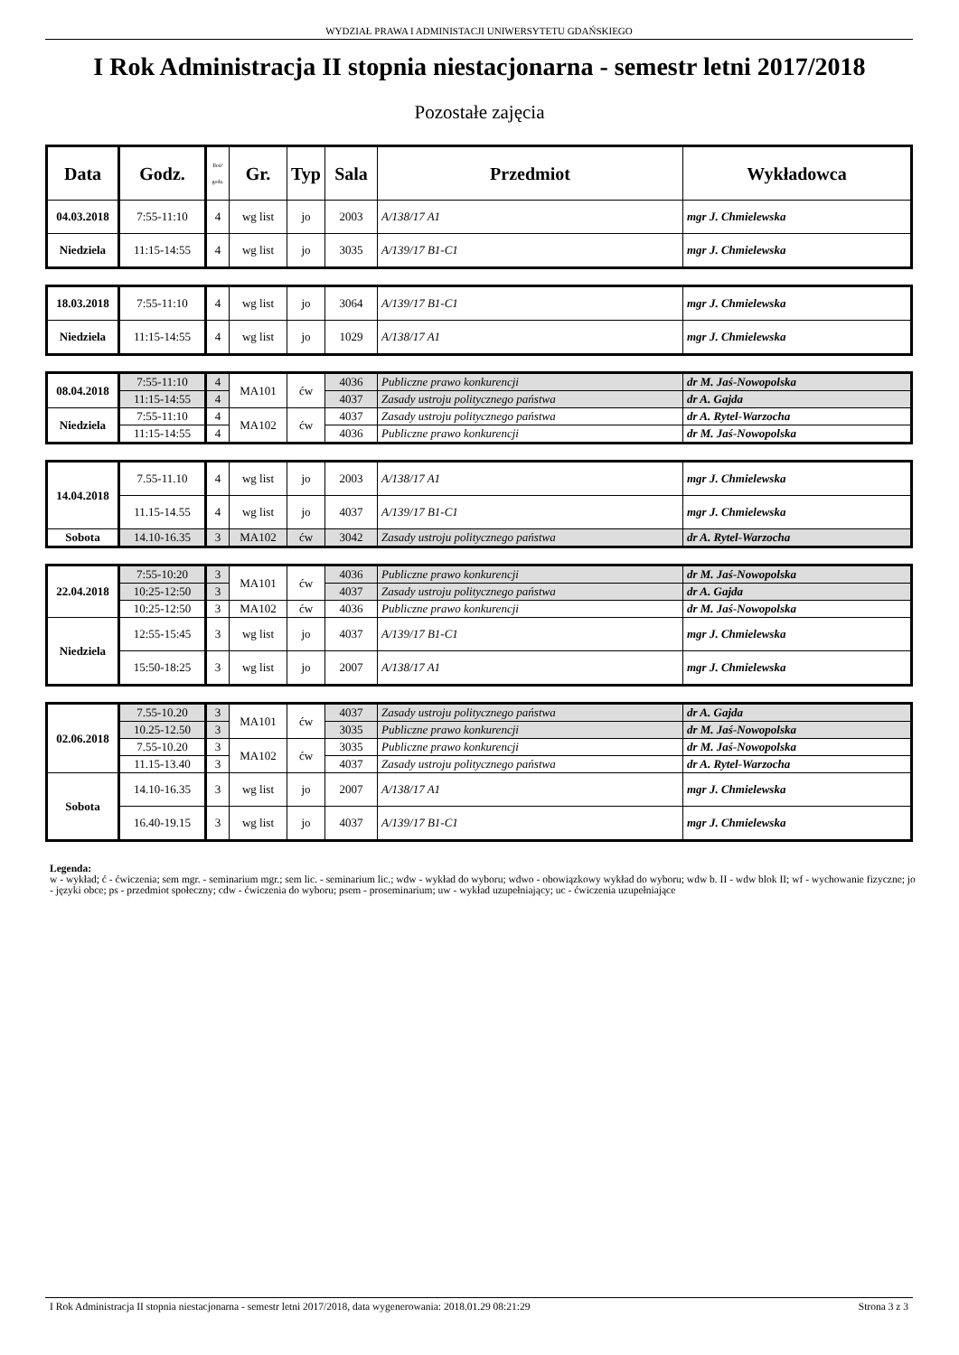WYDZIAŁ PRAWA I ADMINISTACJI UNIWERSYTETU GDAŃSKIEGO
I Rok Administracja II stopnia niestacjonarna - semestr letni 2017/2018
Pozostałe zajęcia
| Data | Godz. | Ilość godz. | Gr. | Typ | Sala | Przedmiot | Wykładowca |
| --- | --- | --- | --- | --- | --- | --- | --- |
| 04.03.2018 | 7:55-11:10 | 4 | wg list | jo | 2003 | A/138/17 A1 | mgr J. Chmielewska |
| Niedziela | 11:15-14:55 | 4 | wg list | jo | 3035 | A/139/17 B1-C1 | mgr J. Chmielewska |
| 18.03.2018 | 7:55-11:10 | 4 | wg list | jo | 3064 | A/139/17 B1-C1 | mgr J. Chmielewska |
| Niedziela | 11:15-14:55 | 4 | wg list | jo | 1029 | A/138/17 A1 | mgr J. Chmielewska |
| 08.04.2018 | 7:55-11:10 | 4 | MA101 | ćw | 4036 | Publiczne prawo konkurencji | dr M. Jaś-Nowopolska |
| | 11:15-14:55 | 4 | | | 4037 | Zasady ustroju politycznego państwa | dr A. Gajda |
| Niedziela | 7:55-11:10 | 4 | MA102 | ćw | 4037 | Zasady ustroju politycznego państwa | dr A. Rytel-Warzocha |
| | 11:15-14:55 | 4 | | | 4036 | Publiczne prawo konkurencji | dr M. Jaś-Nowopolska |
| 14.04.2018 | 7.55-11.10 | 4 | wg list | jo | 2003 | A/138/17 A1 | mgr J. Chmielewska |
| | 11.15-14.55 | 4 | wg list | jo | 4037 | A/139/17 B1-C1 | mgr J. Chmielewska |
| Sobota | 14.10-16.35 | 3 | MA102 | ćw | 3042 | Zasady ustroju politycznego państwa | dr A. Rytel-Warzocha |
| 22.04.2018 | 7:55-10:20 | 3 | MA101 | ćw | 4036 | Publiczne prawo konkurencji | dr M. Jaś-Nowopolska |
| | 10:25-12:50 | 3 | | | 4037 | Zasady ustroju politycznego państwa | dr A. Gajda |
| | 10:25-12:50 | 3 | MA102 | ćw | 4036 | Publiczne prawo konkurencji | dr M. Jaś-Nowopolska |
| Niedziela | 12:55-15:45 | 3 | wg list | jo | 4037 | A/139/17 B1-C1 | mgr J. Chmielewska |
| | 15:50-18:25 | 3 | wg list | jo | 2007 | A/138/17 A1 | mgr J. Chmielewska |
| 02.06.2018 | 7.55-10.20 | 3 | MA101 | ćw | 4037 | Zasady ustroju politycznego państwa | dr A. Gajda |
| | 10.25-12.50 | 3 | | | 3035 | Publiczne prawo konkurencji | dr M. Jaś-Nowopolska |
| | 7.55-10.20 | 3 | MA102 | ćw | 3035 | Publiczne prawo konkurencji | dr M. Jaś-Nowopolska |
| | 11.15-13.40 | 3 | | | 4037 | Zasady ustroju politycznego państwa | dr A. Rytel-Warzocha |
| Sobota | 14.10-16.35 | 3 | wg list | jo | 2007 | A/138/17 A1 | mgr J. Chmielewska |
| | 16.40-19.15 | 3 | wg list | jo | 4037 | A/139/17 B1-C1 | mgr J. Chmielewska |
Legenda:
w - wykład; ć - ćwiczenia; sem mgr. - seminarium mgr.; sem lic. - seminarium lic.; wdw - wykład do wyboru; wdwo - obowiązkowy wykład do wyboru; wdw b. II - wdw blok II; wf - wychowanie fizyczne; jo - języki obce; ps - przedmiot społeczny; cdw - ćwiczenia do wyboru; psem - proseminarium; uw - wykład uzupełniający; uc - ćwiczenia uzupełniające
I Rok Administracja II stopnia niestacjonarna - semestr letni 2017/2018, data wygenerowania: 2018.01.29 08:21:29 Strona 3 z 3